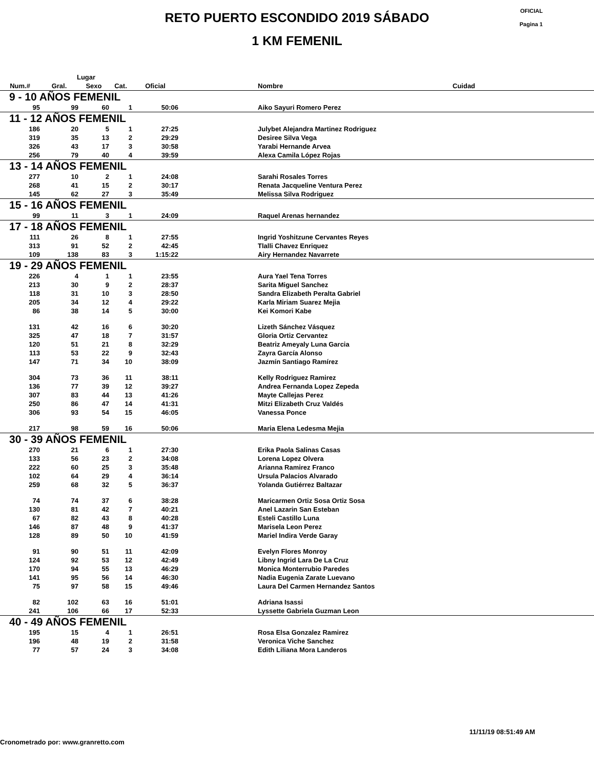OFICIAL
Pagina 1
RETO PUERTO ESCONDIDO 2019 SÁBADO
1 KM FEMENIL
| | Lugar | | | | | | |
| --- | --- | --- | --- | --- | --- | --- | --- |
| Num.# | Gral. | Sexo | Cat. | Oficial | | Nombre | Cuidad |
| 9 - 10 AÑOS FEMENIL | | | | | | | |
| 95 | 99 | 60 | 1 | 50:06 | | Aiko Sayuri Romero Perez | |
| 11 - 12 AÑOS FEMENIL | | | | | | | |
| 186 | 20 | 5 | 1 | 27:25 | | Julybet Alejandra Martinez Rodriguez | |
| 319 | 35 | 13 | 2 | 29:29 | | Desiree Silva Vega | |
| 326 | 43 | 17 | 3 | 30:58 | | Yarabi Hernande Arvea | |
| 256 | 79 | 40 | 4 | 39:59 | | Alexa Camila López Rojas | |
| 13 - 14 AÑOS FEMENIL | | | | | | | |
| 277 | 10 | 2 | 1 | 24:08 | | Sarahi Rosales Torres | |
| 268 | 41 | 15 | 2 | 30:17 | | Renata Jacqueline Ventura Perez | |
| 145 | 62 | 27 | 3 | 35:49 | | Melissa Silva Rodriguez | |
| 15 - 16 AÑOS FEMENIL | | | | | | | |
| 99 | 11 | 3 | 1 | 24:09 | | Raquel Arenas hernandez | |
| 17 - 18 AÑOS FEMENIL | | | | | | | |
| 111 | 26 | 8 | 1 | 27:55 | | Ingrid Yoshitzune Cervantes Reyes | |
| 313 | 91 | 52 | 2 | 42:45 | | Tlalli Chavez Enriquez | |
| 109 | 138 | 83 | 3 | 1:15:22 | | Airy Hernandez Navarrete | |
| 19 - 29 AÑOS FEMENIL | | | | | | | |
| 226 | 4 | 1 | 1 | 23:55 | | Aura Yael Tena Torres | |
| 213 | 30 | 9 | 2 | 28:37 | | Sarita Miguel Sanchez | |
| 118 | 31 | 10 | 3 | 28:50 | | Sandra Elizabeth Peralta Gabriel | |
| 205 | 34 | 12 | 4 | 29:22 | | Karla Miriam Suarez Mejia | |
| 86 | 38 | 14 | 5 | 30:00 | | Kei Komori Kabe | |
| 131 | 42 | 16 | 6 | 30:20 | | Lizeth Sánchez Vásquez | |
| 325 | 47 | 18 | 7 | 31:57 | | Gloria Ortiz Cervantez | |
| 120 | 51 | 21 | 8 | 32:29 | | Beatriz Ameyaly Luna Garcia | |
| 113 | 53 | 22 | 9 | 32:43 | | Zayra García Alonso | |
| 147 | 71 | 34 | 10 | 38:09 | | Jazmín Santiago Ramírez | |
| 304 | 73 | 36 | 11 | 38:11 | | Kelly Rodriguez Ramirez | |
| 136 | 77 | 39 | 12 | 39:27 | | Andrea Fernanda Lopez Zepeda | |
| 307 | 83 | 44 | 13 | 41:26 | | Mayte Callejas Perez | |
| 250 | 86 | 47 | 14 | 41:31 | | Mitzi Elizabeth Cruz Valdés | |
| 306 | 93 | 54 | 15 | 46:05 | | Vanessa Ponce | |
| 217 | 98 | 59 | 16 | 50:06 | | Maria Elena Ledesma Mejia | |
| 30 - 39 AÑOS FEMENIL | | | | | | | |
| 270 | 21 | 6 | 1 | 27:30 | | Erika Paola Salinas Casas | |
| 133 | 56 | 23 | 2 | 34:08 | | Lorena Lopez Olvera | |
| 222 | 60 | 25 | 3 | 35:48 | | Arianna Ramirez Franco | |
| 102 | 64 | 29 | 4 | 36:14 | | Ursula Palacios Alvarado | |
| 259 | 68 | 32 | 5 | 36:37 | | Yolanda Gutiérrez Baltazar | |
| 74 | 74 | 37 | 6 | 38:28 | | Maricarmen Ortiz Sosa Ortiz Sosa | |
| 130 | 81 | 42 | 7 | 40:21 | | Anel Lazarin San Esteban | |
| 67 | 82 | 43 | 8 | 40:28 | | Esteli Castillo Luna | |
| 146 | 87 | 48 | 9 | 41:37 | | Marisela Leon Perez | |
| 128 | 89 | 50 | 10 | 41:59 | | Mariel Indira Verde Garay | |
| 91 | 90 | 51 | 11 | 42:09 | | Evelyn Flores Monroy | |
| 124 | 92 | 53 | 12 | 42:49 | | Libny Ingrid Lara De La Cruz | |
| 170 | 94 | 55 | 13 | 46:29 | | Monica Monterrubio Paredes | |
| 141 | 95 | 56 | 14 | 46:30 | | Nadia Eugenia Zarate Luevano | |
| 75 | 97 | 58 | 15 | 49:46 | | Laura Del Carmen Hernandez Santos | |
| 82 | 102 | 63 | 16 | 51:01 | | Adriana Isassi | |
| 241 | 106 | 66 | 17 | 52:33 | | Lyssette Gabriela Guzman Leon | |
| 40 - 49 AÑOS FEMENIL | | | | | | | |
| 195 | 15 | 4 | 1 | 26:51 | | Rosa Elsa Gonzalez Ramirez | |
| 196 | 48 | 19 | 2 | 31:58 | | Veronica Viche Sanchez | |
| 77 | 57 | 24 | 3 | 34:08 | | Edith Liliana Mora Landeros | |
11/11/19 08:51:49 AM
Cronometrado por: www.granretto.com